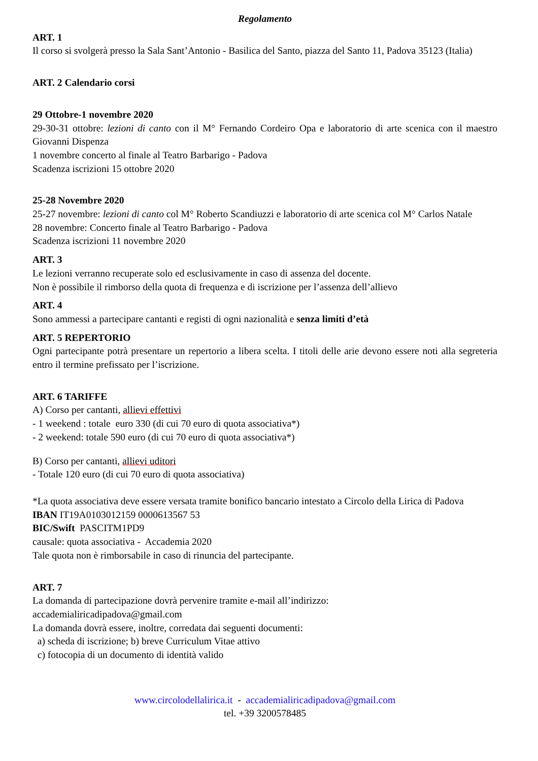Regolamento
ART. 1
Il corso si svolgerà presso la Sala Sant’Antonio - Basilica del Santo, piazza del Santo 11, Padova 35123 (Italia)
ART. 2 Calendario corsi
29 Ottobre-1 novembre 2020
29-30-31 ottobre: lezioni di canto con il M° Fernando Cordeiro Opa e laboratorio di arte scenica con il maestro Giovanni Dispenza
1 novembre concerto al finale al Teatro Barbarigo - Padova
Scadenza iscrizioni 15 ottobre 2020
25-28 Novembre 2020
25-27 novembre: lezioni di canto col M° Roberto Scandiuzzi e laboratorio di arte scenica col M° Carlos Natale
28 novembre: Concerto finale al Teatro Barbarigo - Padova
Scadenza iscrizioni 11 novembre 2020
ART. 3
Le lezioni verranno recuperate solo ed esclusivamente in caso di assenza del docente.
Non è possibile il rimborso della quota di frequenza e di iscrizione per l’assenza dell’allievo
ART. 4
Sono ammessi a partecipare cantanti e registi di ogni nazionalità e senza limiti d’età
ART. 5 REPERTORIO
Ogni partecipante potrà presentare un repertorio a libera scelta. I titoli delle arie devono essere noti alla segreteria entro il termine prefissato per l’iscrizione.
ART. 6 TARIFFE
A) Corso per cantanti, allievi effettivi
- 1 weekend : totale euro 330 (di cui 70 euro di quota associativa*)
- 2 weekend: totale 590 euro (di cui 70 euro di quota associativa*)
B) Corso per cantanti, allievi uditori
- Totale 120 euro (di cui 70 euro di quota associativa)
*La quota associativa deve essere versata tramite bonifico bancario intestato a Circolo della Lirica di Padova
IBAN IT19A0103012159 0000613567 53
BIC/Swift PASCITM1PD9
causale: quota associativa - Accademia 2020
Tale quota non è rimborsabile in caso di rinuncia del partecipante.
ART. 7
La domanda di partecipazione dovrà pervenire tramite e-mail all’indirizzo:
accademialiricadipadova@gmail.com
La domanda dovrà essere, inoltre, corredata dai seguenti documenti:
a) scheda di iscrizione; b) breve Curriculum Vitae attivo
c) fotocopia di un documento di identità valido
www.circolodellalirica.it - accademialiricadipadova@gmail.com
tel. +39 3200578485